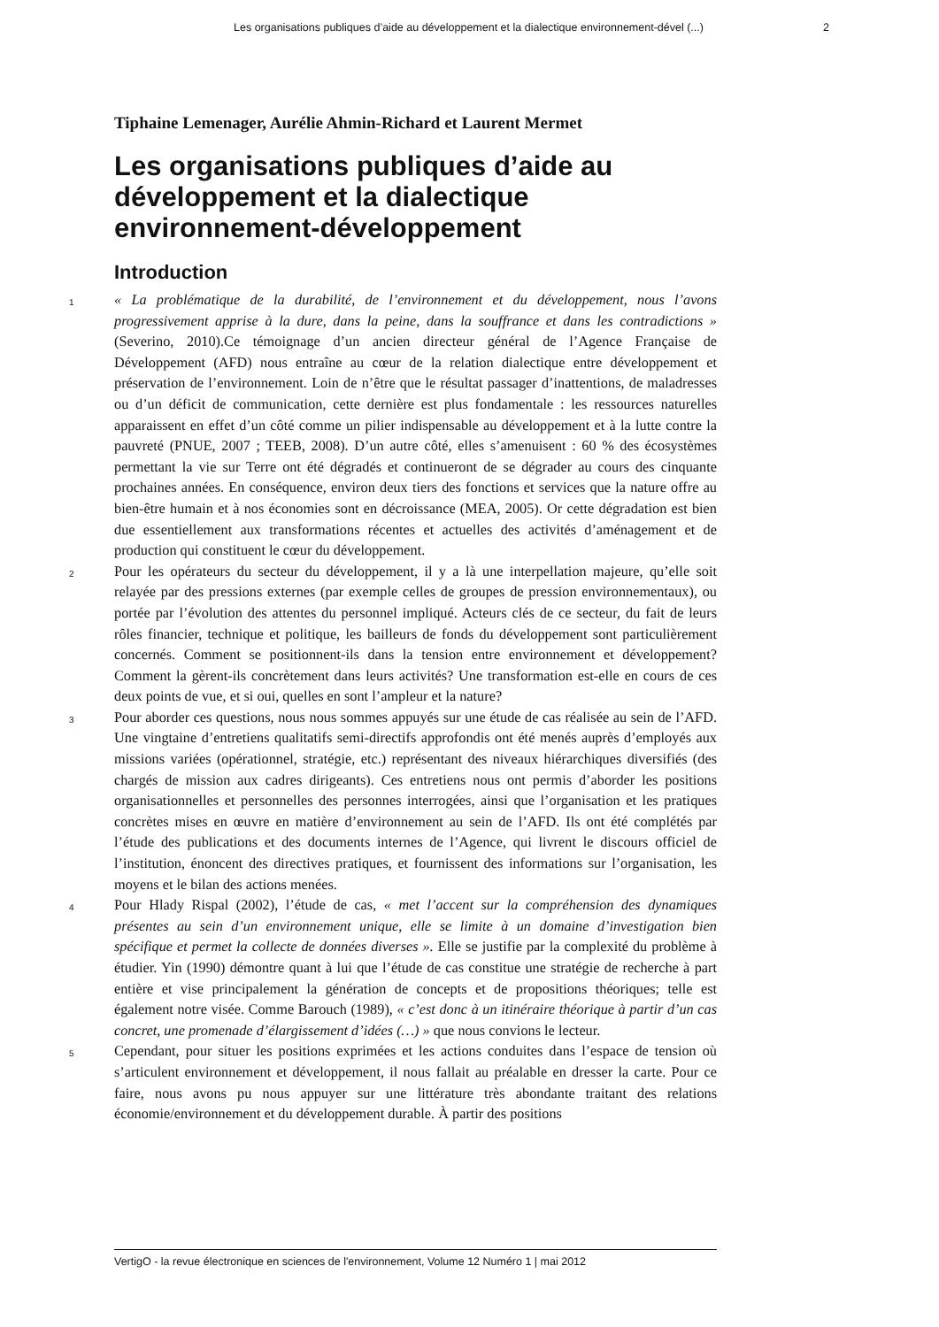Les organisations publiques d’aide au développement et la dialectique environnement-dével (...) 2
Tiphaine Lemenager, Aurélie Ahmin-Richard et Laurent Mermet
Les organisations publiques d’aide au développement et la dialectique environnement-développement
Introduction
1
« La problématique de la durabilité, de l’environnement et du développement, nous l’avons progressivement apprise à la dure, dans la peine, dans la souffrance et dans les contradictions » (Severino, 2010).Ce témoignage d’un ancien directeur général de l’Agence Française de Développement (AFD) nous entraîne au cœur de la relation dialectique entre développement et préservation de l’environnement. Loin de n’être que le résultat passager d’inattentions, de maladresses ou d’un déficit de communication, cette dernière est plus fondamentale : les ressources naturelles apparaissent en effet d’un côté comme un pilier indispensable au développement et à la lutte contre la pauvreté (PNUE, 2007 ; TEEB, 2008). D’un autre côté, elles s’amenuisent : 60 % des écosystèmes permettant la vie sur Terre ont été dégradés et continueront de se dégrader au cours des cinquante prochaines années. En conséquence, environ deux tiers des fonctions et services que la nature offre au bien-être humain et à nos économies sont en décroissance (MEA, 2005). Or cette dégradation est bien due essentiellement aux transformations récentes et actuelles des activités d’aménagement et de production qui constituent le cœur du développement.
2
Pour les opérateurs du secteur du développement, il y a là une interpellation majeure, qu’elle soit relayée par des pressions externes (par exemple celles de groupes de pression environnementaux), ou portée par l’évolution des attentes du personnel impliqué. Acteurs clés de ce secteur, du fait de leurs rôles financier, technique et politique, les bailleurs de fonds du développement sont particulièrement concernés. Comment se positionnent-ils dans la tension entre environnement et développement? Comment la gèrent-ils concrètement dans leurs activités? Une transformation est-elle en cours de ces deux points de vue, et si oui, quelles en sont l’ampleur et la nature?
3
Pour aborder ces questions, nous nous sommes appuyés sur une étude de cas réalisée au sein de l’AFD. Une vingtaine d’entretiens qualitatifs semi-directifs approfondis ont été menés auprès d’employés aux missions variées (opérationnel, stratégie, etc.) représentant des niveaux hiérarchiques diversifiés (des chargés de mission aux cadres dirigeants). Ces entretiens nous ont permis d’aborder les positions organisationnelles et personnelles des personnes interrogées, ainsi que l’organisation et les pratiques concrètes mises en œuvre en matière d’environnement au sein de l’AFD. Ils ont été complétés par l’étude des publications et des documents internes de l’Agence, qui livrent le discours officiel de l’institution, énoncent des directives pratiques, et fournissent des informations sur l’organisation, les moyens et le bilan des actions menées.
4
Pour Hlady Rispal (2002), l’étude de cas, « met l’accent sur la compréhension des dynamiques présentes au sein d’un environnement unique, elle se limite à un domaine d’investigation bien spécifique et permet la collecte de données diverses ». Elle se justifie par la complexité du problème à étudier. Yin (1990) démontre quant à lui que l’étude de cas constitue une stratégie de recherche à part entière et vise principalement la génération de concepts et de propositions théoriques; telle est également notre visée. Comme Barouch (1989), « c’est donc à un itinéraire théorique à partir d’un cas concret, une promenade d’élargissement d’idées (…) » que nous convions le lecteur.
5
Cependant, pour situer les positions exprimées et les actions conduites dans l’espace de tension où s’articulent environnement et développement, il nous fallait au préalable en dresser la carte. Pour ce faire, nous avons pu nous appuyer sur une littérature très abondante traitant des relations économie/environnement et du développement durable. À partir des positions
VertigO - la revue électronique en sciences de l'environnement, Volume 12 Numéro 1 | mai 2012